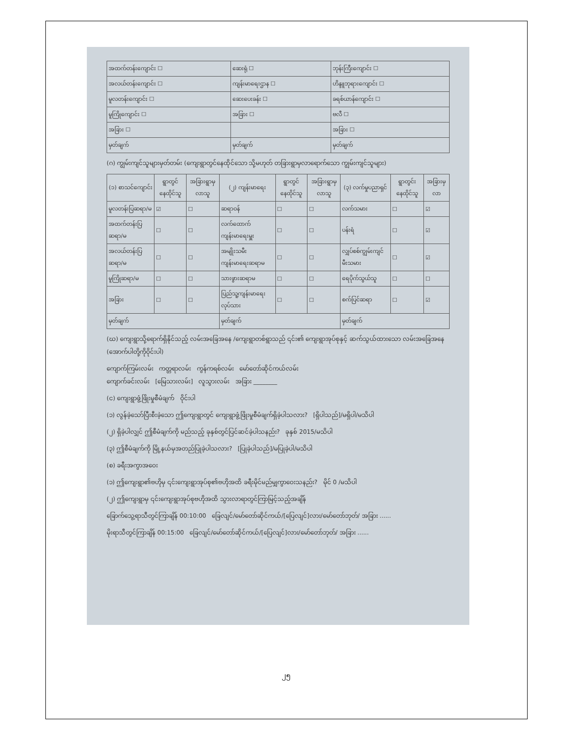| အထက်တန်းကျောင်း ☐ | ဆေးရုံ ☐ | ဘုန်းကြီးကျောင်း ☐ |
| အလယ်တန်းကျောင်း ☐ | ကျန်းမာရေးဌာန ☐ | ဟိန္ဒူဘုရားကျောင်း ☐ |
| မူလတန်းကျောင်း ☐ | ဆေးပေးခန်း ☐ | ခရစ်ယာန်ကျောင်း ☐ |
| မူကြိုကျောင်း ☐ | အခြား ☐ | ဗလီ ☐ |
| အခြား ☐ | | အခြား ☐ |
| မှတ်ချက် | မှတ်ချက် | မှတ်ချက် |
(ဂ) ကျွမ်းကျင်သူများမှတ်တမ်း (ကျေးရွာတွင်နေထိုင်သော သို့မဟုတ် တခြားရွာမှလာရောက်သော ကျွမ်းကျင်သူများ)
| (၁) စာသင်ကျောင်း | ရွာတွင်နေထိုင်သူ | အခြားရွာမှလာသူ | (၂) ကျန်းမာရေး | ရွာတွင်နေထိုင်သူ | အခြားရွာမှလာသူ | (၃) လက်မှုပညာရှင် | ရွာတွင်းနေထိုင်သူ | အခြားမှလာ |
| --- | --- | --- | --- | --- | --- | --- | --- | --- |
| မူလတန်းပြဆရာ/မ | ☑ | ☐ | ဆရာဝန် | ☐ | ☐ | လက်သမား | ☐ | ☑ |
| အထက်တန်းပြဆရာ/မ | ☐ | ☐ | လက်ထောက်ကျန်းမာရေးမှူး | ☐ | ☐ | ပန်းရံ | ☐ | ☑ |
| အလယ်တန်းပြဆရာ/မ | ☐ | ☐ | အမျိုးသမီးကျန်းမာရေးဆရာမ | ☐ | ☐ | လျှပ်စစ်ကျွမ်းကျင်မီးသမား | ☐ | ☑ |
| မူကြိုဆရာ/မ | ☐ | ☐ | သားဖွားဆရာမ | ☐ | ☐ | ရေပိုက်သွယ်သူ | ☐ | ☐ |
| အခြား | ☐ | ☐ | ပြည်သူ့ကျန်းမာရေးလုပ်သား | ☐ | ☐ | စက်ပြင်ဆရာ | ☐ | ☑ |
| မှတ်ချက် | | | မှတ်ချက် | | | မှတ်ချက် | | |
(ဃ) ကျေးရွာသို့ရောက်ရှိနိုင်သည့် လမ်းအခြေအနေ /ကျေးရွာတစ်ရွာသည် ၎င်း၏ ကျေးရွာအုပ်စုနှင့် ဆက်သွယ်ထားသော လမ်းအခြေအနေ (အောက်ပါတို့ကိုဝိုင်းပါ)
ကျောက်ကြမ်းလမ်း ကတ္တရာလမ်း ကွန်ကရစ်လမ်း မော်တော်ဆိုင်ကယ်လမ်း
ကျောက်ခင်းလမ်း [မြေသားလမ်း] လူသွားလမ်း အခြား ________
(င) ကျေးရွာဖွံ့ဖြိုးမှုစီမံချက် ဝိုင်းပါ
(၁) လွန်ခဲ့သော်ပြီးစီးခဲ့သော ဤကျေးရွာတွင် ကျေးရွာဖွံ့ဖြိုးမှုစီမံချက်ရှိခဲ့ပါသလား? [ရှိပါသည်]/မရှိပါ/မသိပါ
(၂) ရှိခဲ့ပါလျှင် ဤစီမံချက်ကို မည်သည့် ခုနှစ်တွင်ပြင်ဆင်ခဲ့ပါသနည်း? ခုနှစ် 2015/မသိပါ
(၃) ဤစီမံချက်ကို မြို့နယ်မှအတည်ပြုခဲ့ပါသလား? [ပြုခဲ့ပါသည်]/မပြုခဲ့ပါ/မသိပါ
(စ) ခရီးအကွာအဝေး
(၁) ဤကျေးရွာ၏ဗဟိုမှ ၎င်းကျေးရွာအုပ်စု၏ဗဟိုအထိ ခရီးမိုင်မည်မျှကွာဝေးသနည်း? မိုင် 0 /မသိပါ
(၂) ဤကျေးရွာမှ ၎င်းကျေးရွာအုပ်စုဗဟိုအထိ သွားလာရာတွင်ကြာမြင့်သည့်အချိန်
ခြောက်သွေ့ရာသီတွင်ကြာချိန် 00:10:00 ခြေလျင်/မော်တော်ဆိုင်ကယ်/[ပြေလျင်]လား/မော်တော်ဘုတ်/ အခြား ......
မိုးရာသီတွင်ကြာချိန် 00:15:00 ခြေလျင်/မော်တော်ဆိုင်ကယ်/[ပြေလျင်]လား/မော်တော်ဘုတ်/ အခြား ......
၂၅